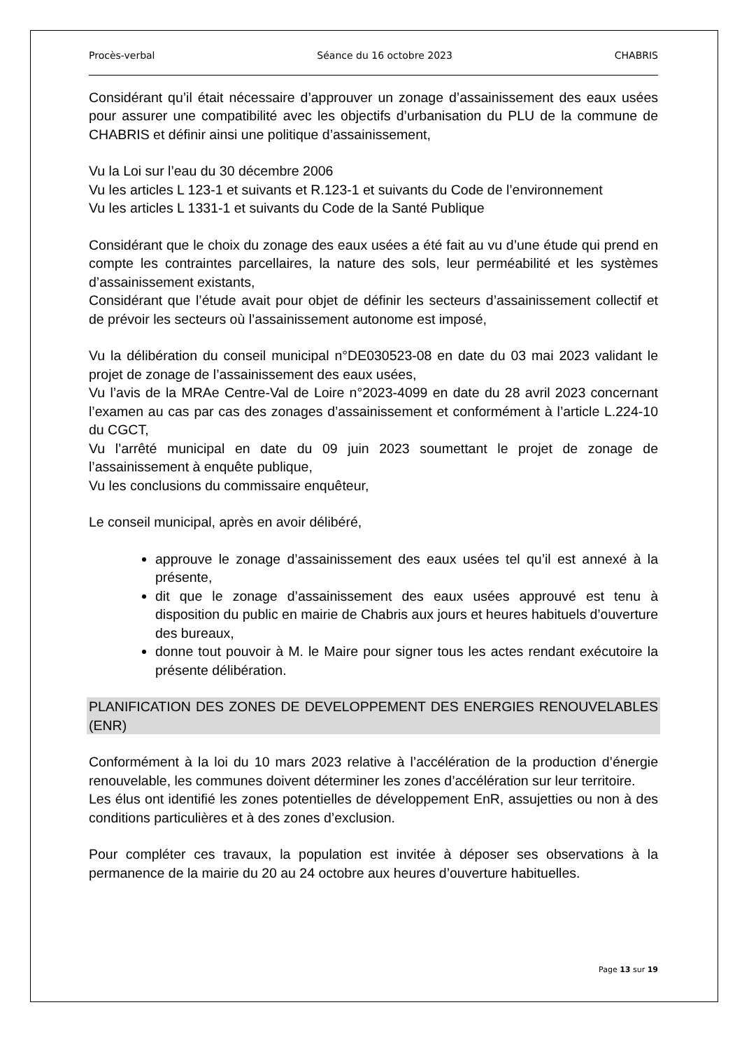Procès-verbal Séance du 16 octobre 2023 CHABRIS
Considérant qu’il était nécessaire d’approuver un zonage d’assainissement des eaux usées pour assurer une compatibilité avec les objectifs d’urbanisation du PLU de la commune de CHABRIS et définir ainsi une politique d’assainissement,
Vu la Loi sur l’eau du 30 décembre 2006
Vu les articles L 123-1 et suivants et R.123-1 et suivants du Code de l’environnement
Vu les articles L 1331-1 et suivants du Code de la Santé Publique
Considérant que le choix du zonage des eaux usées a été fait au vu d’une étude qui prend en compte les contraintes parcellaires, la nature des sols, leur perméabilité et les systèmes d’assainissement existants,
Considérant que l’étude avait pour objet de définir les secteurs d’assainissement collectif et de prévoir les secteurs où l’assainissement autonome est imposé,
Vu la délibération du conseil municipal n°DE030523-08 en date du 03 mai 2023 validant le projet de zonage de l’assainissement des eaux usées,
Vu l’avis de la MRAe Centre-Val de Loire n°2023-4099 en date du 28 avril 2023 concernant l’examen au cas par cas des zonages d’assainissement et conformément à l’article L.224-10 du CGCT,
Vu l’arrêté municipal en date du 09 juin 2023 soumettant le projet de zonage de l’assainissement à enquête publique,
Vu les conclusions du commissaire enquêteur,
Le conseil municipal, après en avoir délibéré,
approuve le zonage d’assainissement des eaux usées tel qu’il est annexé à la présente,
dit que le zonage d’assainissement des eaux usées approuvé est tenu à disposition du public en mairie de Chabris aux jours et heures habituels d’ouverture des bureaux,
donne tout pouvoir à M. le Maire pour signer tous les actes rendant exécutoire la présente délibération.
PLANIFICATION DES ZONES DE DEVELOPPEMENT DES ENERGIES RENOUVELABLES (ENR)
Conformément à la loi du 10 mars 2023 relative à l’accélération de la production d’énergie renouvelable, les communes doivent déterminer les zones d’accélération sur leur territoire.
Les élus ont identifié les zones potentielles de développement EnR, assujetties ou non à des conditions particulières et à des zones d’exclusion.
Pour compléter ces travaux, la population est invitée à déposer ses observations à la permanence de la mairie du 20 au 24 octobre aux heures d’ouverture habituelles.
Page 13 sur 19